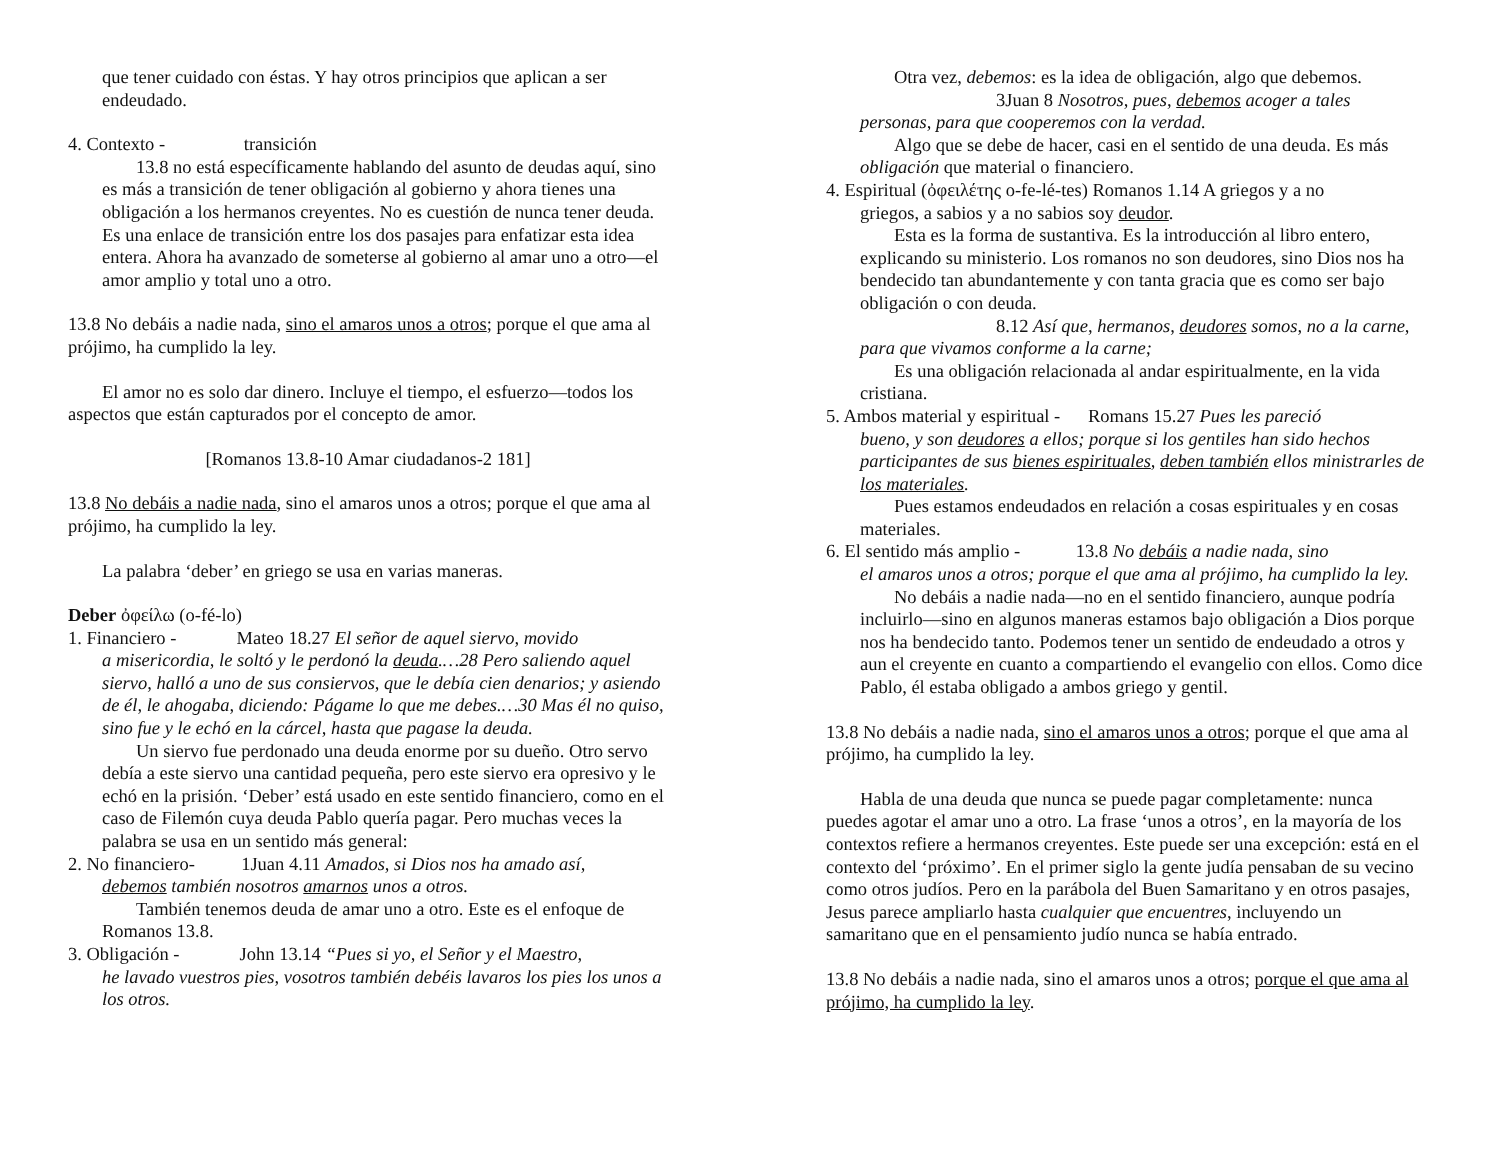que tener cuidado con éstas. Y hay otros principios que aplican a ser endeudado.
4. Contexto - transición
13.8 no está específicamente hablando del asunto de deudas aquí, sino es más a transición de tener obligación al gobierno y ahora tienes una obligación a los hermanos creyentes. No es cuestión de nunca tener deuda. Es una enlace de transición entre los dos pasajes para enfatizar esta idea entera. Ahora ha avanzado de someterse al gobierno al amar uno a otro—el amor amplio y total uno a otro.
13.8 No debáis a nadie nada, sino el amaros unos a otros; porque el que ama al prójimo, ha cumplido la ley.
El amor no es solo dar dinero. Incluye el tiempo, el esfuerzo—todos los aspectos que están capturados por el concepto de amor.
[Romanos 13.8-10 Amar ciudadanos-2 181]
13.8 No debáis a nadie nada, sino el amaros unos a otros; porque el que ama al prójimo, ha cumplido la ley.
La palabra ‘deber’ en griego se usa en varias maneras.
Deber ὀφείλω (o-fé-lo)
1. Financiero - Mateo 18.27 El señor de aquel siervo, movido
a misericordia, le soltó y le perdonó la deuda.…28 Pero saliendo aquel siervo, halló a uno de sus consiervos, que le debía cien denarios; y asiendo de él, le ahogaba, diciendo: Págame lo que me debes.…30 Mas él no quiso, sino fue y le echó en la cárcel, hasta que pagase la deuda.
Un siervo fue perdonado una deuda enorme por su dueño. Otro servo debía a este siervo una cantidad pequeña, pero este siervo era opresivo y le echó en la prisión. ‘Deber’ está usado en este sentido financiero, como en el caso de Filemón cuya deuda Pablo quería pagar. Pero muchas veces la palabra se usa en un sentido más general:
2. No financiero- 1Juan 4.11 Amados, si Dios nos ha amado así,
debemos también nosotros amarnos unos a otros.
También tenemos deuda de amar uno a otro. Este es el enfoque de Romanos 13.8.
3. Obligación - John 13.14 “Pues si yo, el Señor y el Maestro,
he lavado vuestros pies, vosotros también debéis lavaros los pies los unos a los otros.
Otra vez, debemos: es la idea de obligación, algo que debemos.
3Juan 8 Nosotros, pues, debemos acoger a tales personas, para que cooperemos con la verdad.
Algo que se debe de hacer, casi en el sentido de una deuda. Es más obligación que material o financiero.
4. Espiritual (ὀφειλέτης o-fe-lé-tes) Romanos 1.14 A griegos y a no
griegos, a sabios y a no sabios soy deudor.
Esta es la forma de sustantiva. Es la introducción al libro entero, explicando su ministerio. Los romanos no son deudores, sino Dios nos ha bendecido tan abundantemente y con tanta gracia que es como ser bajo obligación o con deuda.
8.12 Así que, hermanos, deudores somos, no a la carne, para que vivamos conforme a la carne;
Es una obligación relacionada al andar espiritualmente, en la vida cristiana.
5. Ambos material y espiritual - Romans 15.27 Pues les pareció
bueno, y son deudores a ellos; porque si los gentiles han sido hechos participantes de sus bienes espirituales, deben también ellos ministrarles de los materiales.
Pues estamos endeudados en relación a cosas espirituales y en cosas materiales.
6. El sentido más amplio - 13.8 No debáis a nadie nada, sino
el amaros unos a otros; porque el que ama al prójimo, ha cumplido la ley.
No debáis a nadie nada—no en el sentido financiero, aunque podría incluirlo—sino en algunos maneras estamos bajo obligación a Dios porque nos ha bendecido tanto. Podemos tener un sentido de endeudado a otros y aun el creyente en cuanto a compartiendo el evangelio con ellos. Como dice Pablo, él estaba obligado a ambos griego y gentil.
13.8 No debáis a nadie nada, sino el amaros unos a otros; porque el que ama al prójimo, ha cumplido la ley.
Habla de una deuda que nunca se puede pagar completamente: nunca puedes agotar el amar uno a otro. La frase ‘unos a otros’, en la mayoría de los contextos refiere a hermanos creyentes. Este puede ser una excepción: está en el contexto del ‘próximo’. En el primer siglo la gente judía pensaban de su vecino como otros judíos. Pero en la parábola del Buen Samaritano y en otros pasajes, Jesus parece ampliarlo hasta cualquier que encuentres, incluyendo un samaritano que en el pensamiento judío nunca se había entrado.
13.8 No debáis a nadie nada, sino el amaros unos a otros; porque el que ama al prójimo, ha cumplido la ley.